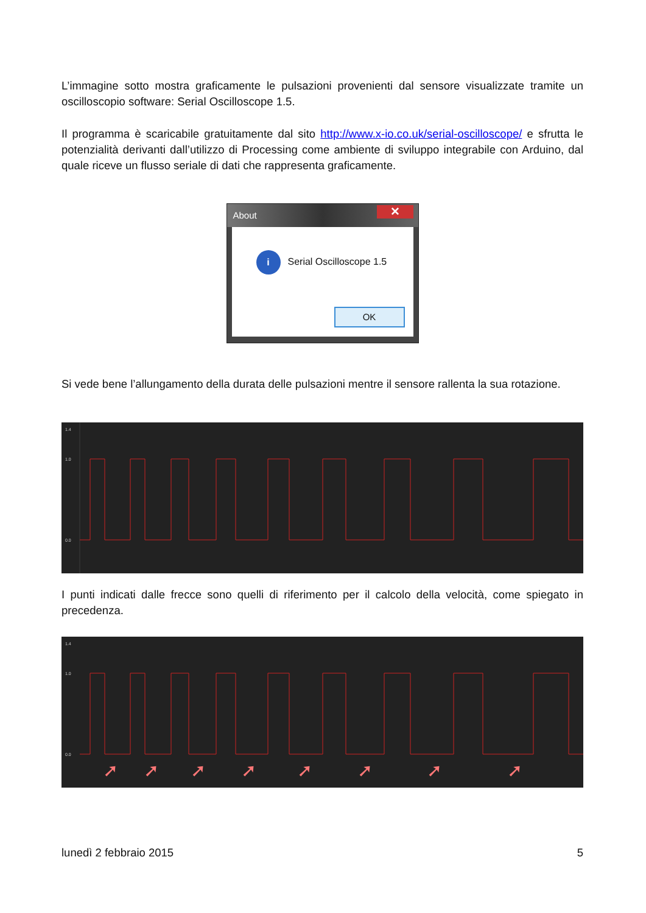L’immagine sotto mostra graficamente le pulsazioni provenienti dal sensore visualizzate tramite un oscilloscopio software: Serial Oscilloscope 1.5.
Il programma è scaricabile gratuitamente dal sito http://www.x-io.co.uk/serial-oscilloscope/ e sfrutta le potenzialità derivanti dall’utilizzo di Processing come ambiente di sviluppo integrabile con Arduino, dal quale riceve un flusso seriale di dati che rappresenta graficamente.
About
✕
i Serial Oscilloscope 1.5
OK
Si vede bene l’allungamento della durata delle pulsazioni mentre il sensore rallenta la sua rotazione.
1.4
1.0
0.0
I punti indicati dalle frecce sono quelli di riferimento per il calcolo della velocità, come spiegato in precedenza.
➚
➚
➚
➚
➚
➚
➚
➚
1.4
1.0
0.0
lunedì 2 febbraio 2015 5